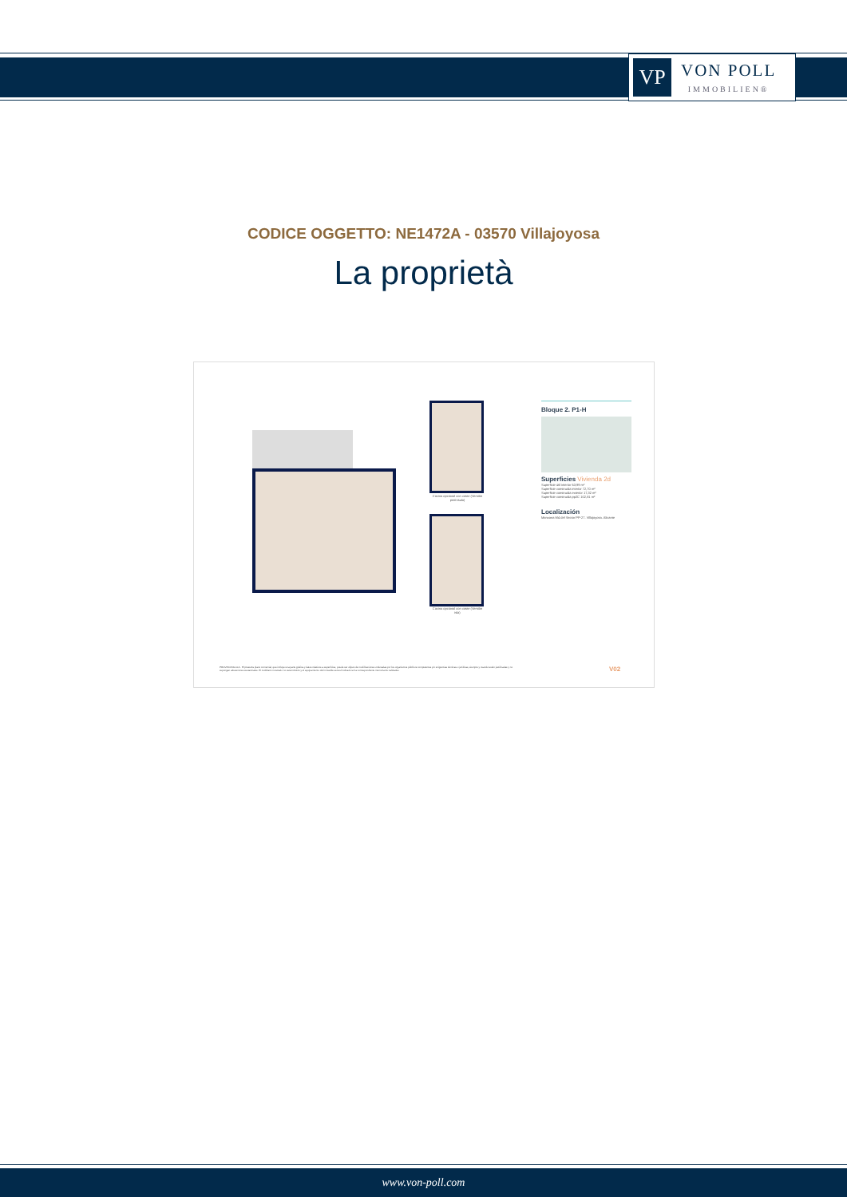VP
VON POLL
IMMOBILIEN®
CODICE OGGETTO: NE1472A - 03570 Villajoyosa
La proprietà
Cocina opcional con coste (Versión península)
Cocina opcional con coste (Versión isla)
Bloque 2. P1-H
Superficies Vivienda 2d
Superficie útil interior 63,99 m²
Superficie construida interior 72,70 m²
Superficie construida exterior 17,32 m²
Superficie construida ppZC 102,81 m²
Localización
Manzana M4 del Sector PP-27. Villajoyosa. Alicante
PROVISIONAL A A · El presente plano comercial, que incluye una parte gráfica y datos relativos a superficies, puede ser objeto de modificaciones ordenadas por los organismos públicos competentes y/o exigencias técnicas o jurídicas, siempre y cuando estén justificadas y no supongan alteraciones sustanciales. El mobiliario mostrado no está incluido y el equipamiento del inmueble será el indicado en la correspondiente memoria de calidades.
V02
www.von-poll.com